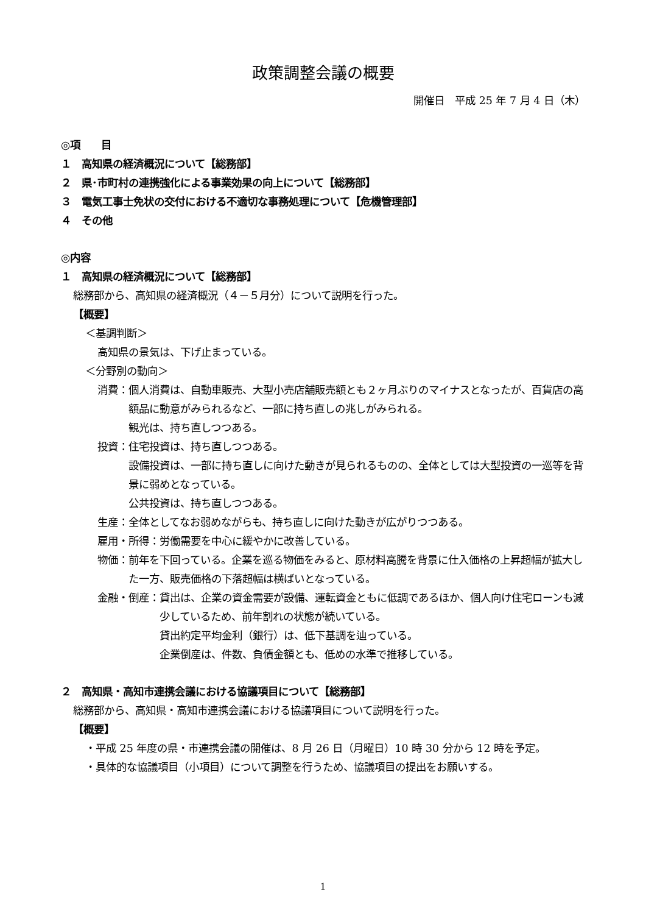政策調整会議の概要
開催日　平成 25 年 7 月 4 日（木）
◎項　　目
１　高知県の経済概況について【総務部】
２　県･市町村の連携強化による事業効果の向上について【総務部】
３　電気工事士免状の交付における不適切な事務処理について【危機管理部】
４　その他
◎内容
１　高知県の経済概況について【総務部】
総務部から、高知県の経済概況（４－５月分）について説明を行った。
【概要】
＜基調判断＞
高知県の景気は、下げ止まっている。
＜分野別の動向＞
消費： 個人消費は、自動車販売、大型小売店舗販売額とも２ヶ月ぶりのマイナスとなったが、百貨店の高額品に動意がみられるなど、一部に持ち直しの兆しがみられる。
観光は、持ち直しつつある。
投資： 住宅投資は、持ち直しつつある。
設備投資は、一部に持ち直しに向けた動きが見られるものの、全体としては大型投資の一巡等を背景に弱めとなっている。
公共投資は、持ち直しつつある。
生産： 全体としてなお弱めながらも、持ち直しに向けた動きが広がりつつある。
雇用・所得： 労働需要を中心に緩やかに改善している。
物価： 前年を下回っている。企業を巡る物価をみると、原材料高騰を背景に仕入価格の上昇超幅が拡大した一方、販売価格の下落超幅は横ばいとなっている。
金融・倒産： 貸出は、企業の資金需要が設備、運転資金ともに低調であるほか、個人向け住宅ローンも減少しているため、前年割れの状態が続いている。
貸出約定平均金利（銀行）は、低下基調を辿っている。
企業倒産は、件数、負債金額とも、低めの水準で推移している。
２　高知県・高知市連携会議における協議項目について【総務部】
総務部から、高知県・高知市連携会議における協議項目について説明を行った。
【概要】
・平成 25 年度の県・市連携会議の開催は、8 月 26 日（月曜日）10 時 30 分から 12 時を予定。
・具体的な協議項目（小項目）について調整を行うため、協議項目の提出をお願いする。
1